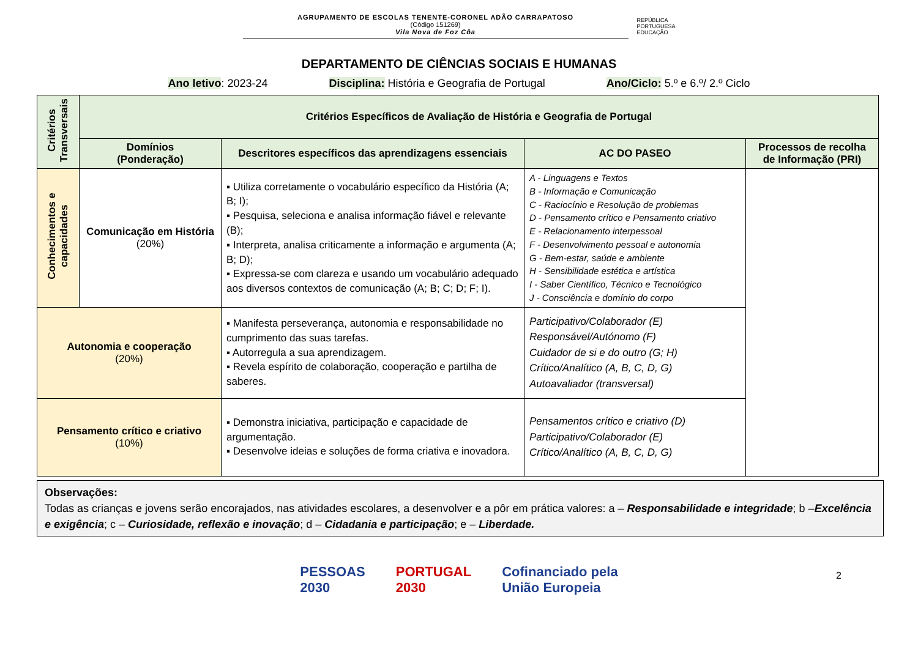AGRUPAMENTO DE ESCOLAS TENENTE-CORONEL ADÃO CARRAPATOSO
(Código 151269)
Vila Nova de Foz Côa
REPÚBLICA
PORTUGUESA
EDUCAÇÃO
DEPARTAMENTO DE CIÊNCIAS SOCIAIS E HUMANAS
Ano letivo: 2023-24 Disciplina: História e Geografia de Portugal Ano/Ciclo: 5.º e 6.º/ 2.º Ciclo
| Critérios Transversais | Critérios Específicos de Avaliação de História e Geografia de Portugal | | | |
| | Domínios (Ponderação) | Descritores específicos das aprendizagens essenciais | AC DO PASEO | Processos de recolha de Informação (PRI) |
| Conhecimentos e capacidades | Comunicação em História (20%) | ▪ Utiliza corretamente o vocabulário específico da História (A; B; I); ▪ Pesquisa, seleciona e analisa informação fiável e relevante (B); ▪ Interpreta, analisa criticamente a informação e argumenta (A; B; D); ▪ Expressa-se com clareza e usando um vocabulário adequado aos diversos contextos de comunicação (A; B; C; D; F; I). | A - Linguagens e Textos B - Informação e Comunicação C - Raciocínio e Resolução de problemas D - Pensamento crítico e Pensamento criativo E - Relacionamento interpessoal F - Desenvolvimento pessoal e autonomia G - Bem-estar, saúde e ambiente H - Sensibilidade estética e artística I - Saber Científico, Técnico e Tecnológico J - Consciência e domínio do corpo | |
| Autonomia e cooperação (20%) | | ▪ Manifesta perseverança, autonomia e responsabilidade no cumprimento das suas tarefas. ▪ Autorregula a sua aprendizagem. ▪ Revela espírito de colaboração, cooperação e partilha de saberes. | Participativo/Colaborador (E) Responsável/Autónomo (F) Cuidador de si e do outro (G; H) Crítico/Analítico (A, B, C, D, G) Autoavaliador (transversal) | |
| Pensamento crítico e criativo (10%) | | ▪ Demonstra iniciativa, participação e capacidade de argumentação. ▪ Desenvolve ideias e soluções de forma criativa e inovadora. | Pensamentos crítico e criativo (D) Participativo/Colaborador (E) Crítico/Analítico (A, B, C, D, G) | |
Observações:
Todas as crianças e jovens serão encorajados, nas atividades escolares, a desenvolver e a pôr em prática valores: a – Responsabilidade e integridade; b –Excelência e exigência; c – Curiosidade, reflexão e inovação; d – Cidadania e participação; e – Liberdade.
PESSOAS
2030 PORTUGAL
2030 Cofinanciado pela
União Europeia
2